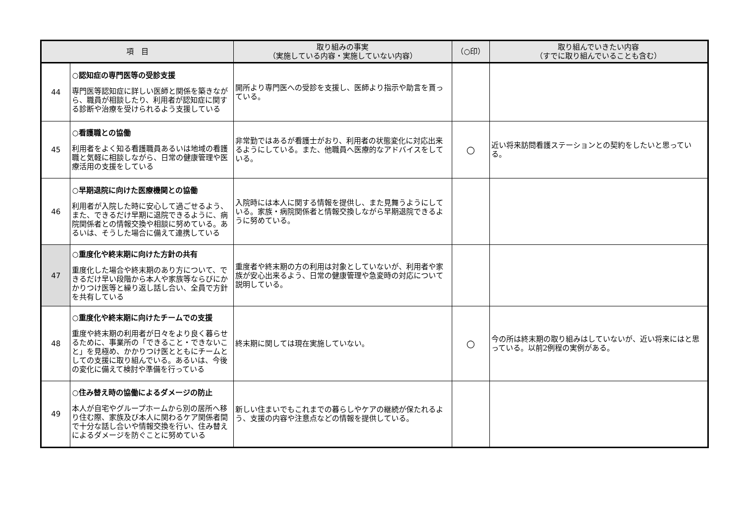| 項 目 | | 取り組みの事実 （実施している内容・実施していない内容） | （○印） | 取り組んでいきたい内容 （すでに取り組んでいることも含む） |
| --- | --- | --- | --- | --- |
| 44 | ○認知症の専門医等の受診支援 専門医等認知症に詳しい医師と関係を築きながら、職員が相談したり、利用者が認知症に関する診断や治療を受けられるよう支援している | 開所より専門医への受診を支援し、医師より指示や助言を貰っている。 | | |
| 45 | ○看護職との協働 利用者をよく知る看護職員あるいは地域の看護職と気軽に相談しながら、日常の健康管理や医療活用の支援をしている | 非常勤ではあるが看護士がおり、利用者の状態変化に対応出来るようにしている。また、他職員へ医療的なアドバイスをしている。 | ○ | 近い将来訪問看護ステーションとの契約をしたいと思っている。 |
| 46 | ○早期退院に向けた医療機関との協働 利用者が入院した時に安心して過ごせるよう、また、できるだけ早期に退院できるように、病院関係者との情報交換や相談に努めている。あるいは、そうした場合に備えて連携している | 入院時には本人に関する情報を提供し、また見舞うようにしている。家族・病院関係者と情報交換しながら早期退院できるように努めている。 | | |
| 47 | ○重度化や終末期に向けた方針の共有 重度化した場合や終末期のあり方について、できるだけ早い段階から本人や家族等ならびにかかりつけ医等と繰り返し話し合い、全員で方針を共有している | 重度者や終末期の方の利用は対象としていないが、利用者や家族が安心出来るよう、日常の健康管理や急変時の対応について説明している。 | | |
| 48 | ○重度化や終末期に向けたチームでの支援 重度や終末期の利用者が日々をより良く暮らせるために、事業所の「できること・できないこと」を見極め、かかりつけ医とともにチームとしての支援に取り組んでいる。あるいは、今後の変化に備えて検討や準備を行っている | 終末期に関しては現在実施していない。 | ○ | 今の所は終末期の取り組みはしていないが、近い将来にはと思っている。以前2例程の実例がある。 |
| 49 | ○住み替え時の協働によるダメージの防止 本人が自宅やグループホームから別の居所へ移り住む際、家族及び本人に関わるケア関係者間で十分な話し合いや情報交換を行い、住み替えによるダメージを防ぐことに努めている | 新しい住まいでもこれまでの暮らしやケアの継続が保たれるよう、支援の内容や注意点などの情報を提供している。 | | |